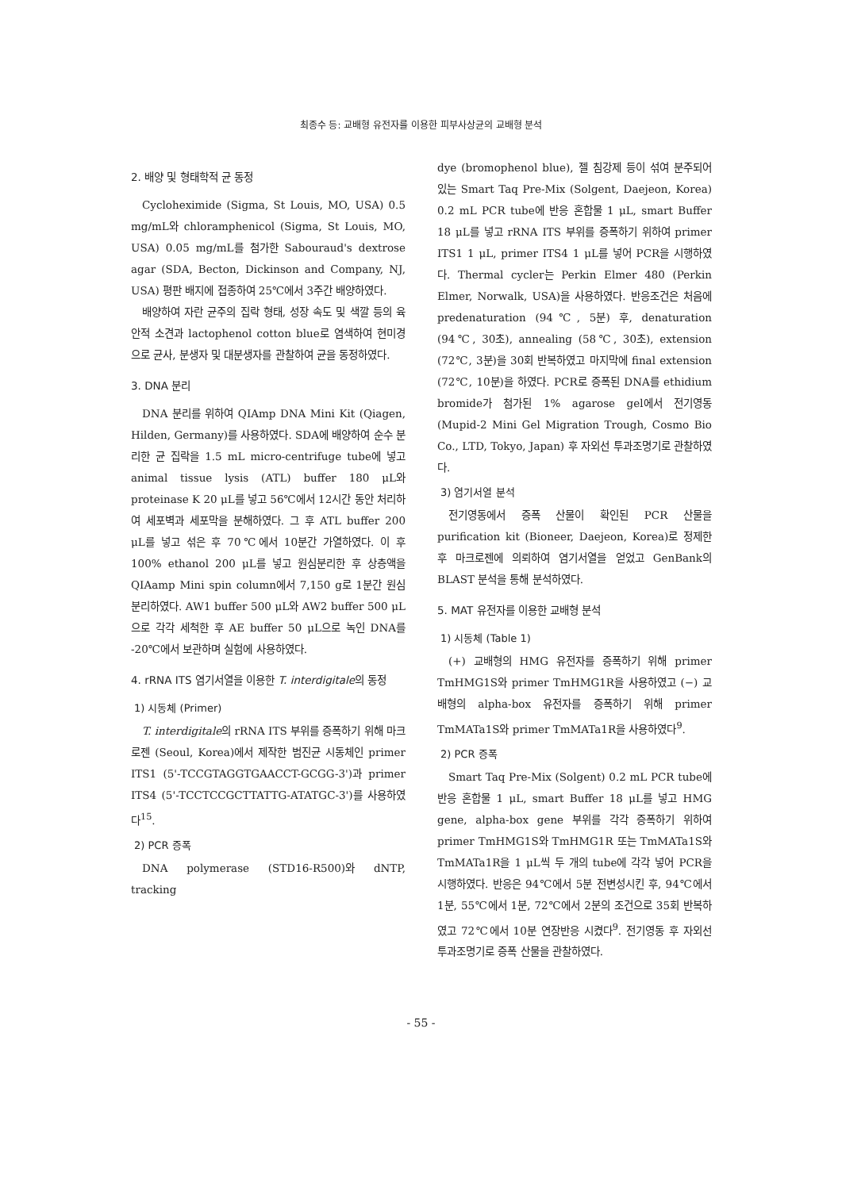최종수 등: 교배형 유전자를 이용한 피부사상균의 교배형 분석
2. 배양 및 형태학적 균 동정
Cycloheximide (Sigma, St Louis, MO, USA) 0.5 mg/mL와 chloramphenicol (Sigma, St Louis, MO, USA) 0.05 mg/mL를 첨가한 Sabouraud's dextrose agar (SDA, Becton, Dickinson and Company, NJ, USA) 평판 배지에 접종하여 25℃에서 3주간 배양하였다.
배양하여 자란 균주의 집락 형태, 성장 속도 및 색깔 등의 육안적 소견과 lactophenol cotton blue로 염색하여 현미경으로 균사, 분생자 및 대분생자를 관찰하여 균을 동정하였다.
3. DNA 분리
DNA 분리를 위하여 QIAmp DNA Mini Kit (Qiagen, Hilden, Germany)를 사용하였다. SDA에 배양하여 순수 분리한 균 집락을 1.5 mL micro-centrifuge tube에 넣고 animal tissue lysis (ATL) buffer 180 μL와 proteinase K 20 μL를 넣고 56℃에서 12시간 동안 처리하여 세포벽과 세포막을 분해하였다. 그 후 ATL buffer 200 μL를 넣고 섞은 후 70℃에서 10분간 가열하였다. 이 후 100% ethanol 200 μL를 넣고 원심분리한 후 상층액을 QIAamp Mini spin column에서 7,150 g로 1분간 원심분리하였다. AW1 buffer 500 μL와 AW2 buffer 500 μL으로 각각 세척한 후 AE buffer 50 μL으로 녹인 DNA를 -20℃에서 보관하며 실험에 사용하였다.
4. rRNA ITS 염기서열을 이용한 T. interdigitale의 동정
1) 시동체 (Primer)
T. interdigitale의 rRNA ITS 부위를 증폭하기 위해 마크로젠 (Seoul, Korea)에서 제작한 범진균 시동체인 primer ITS1 (5'-TCCGTAGGTGAACCT-GCGG-3')과 primer ITS4 (5'-TCCTCCGCTTATTG-ATATGC-3')를 사용하였다<sup>15</sup>.
2) PCR 증폭
DNA polymerase (STD16-R500)와 dNTP, tracking
dye (bromophenol blue), 젤 침강제 등이 섞여 분주되어 있는 Smart Taq Pre-Mix (Solgent, Daejeon, Korea) 0.2 mL PCR tube에 반응 혼합물 1 μL, smart Buffer 18 μL를 넣고 rRNA ITS 부위를 증폭하기 위하여 primer ITS1 1 μL, primer ITS4 1 μL를 넣어 PCR을 시행하였다. Thermal cycler는 Perkin Elmer 480 (Perkin Elmer, Norwalk, USA)을 사용하였다. 반응조건은 처음에 predenaturation (94℃, 5분) 후, denaturation (94℃, 30초), annealing (58℃, 30초), extension (72℃, 3분)을 30회 반복하였고 마지막에 final extension (72℃, 10분)을 하였다. PCR로 증폭된 DNA를 ethidium bromide가 첨가된 1% agarose gel에서 전기영동 (Mupid-2 Mini Gel Migration Trough, Cosmo Bio Co., LTD, Tokyo, Japan) 후 자외선 투과조명기로 관찰하였다.
3) 염기서열 분석
전기영동에서 증폭 산물이 확인된 PCR 산물을 purification kit (Bioneer, Daejeon, Korea)로 정제한 후 마크로젠에 의뢰하여 염기서열을 얻었고 GenBank의 BLAST 분석을 통해 분석하였다.
5. MAT 유전자를 이용한 교배형 분석
1) 시동체 (Table 1)
(+) 교배형의 HMG 유전자를 증폭하기 위해 primer TmHMG1S와 primer TmHMG1R을 사용하였고 (−) 교배형의 alpha-box 유전자를 증폭하기 위해 primer TmMATa1S와 primer TmMATa1R을 사용하였다<sup>9</sup>.
2) PCR 증폭
Smart Taq Pre-Mix (Solgent) 0.2 mL PCR tube에 반응 혼합물 1 μL, smart Buffer 18 μL를 넣고 HMG gene, alpha-box gene 부위를 각각 증폭하기 위하여 primer TmHMG1S와 TmHMG1R 또는 TmMATa1S와 TmMATa1R을 1 μL씩 두 개의 tube에 각각 넣어 PCR을 시행하였다. 반응은 94℃에서 5분 전변성시킨 후, 94℃에서 1분, 55℃에서 1분, 72℃에서 2분의 조건으로 35회 반복하였고 72℃에서 10분 연장반응 시켰다<sup>9</sup>. 전기영동 후 자외선 투과조명기로 증폭 산물을 관찰하였다.
- 55 -